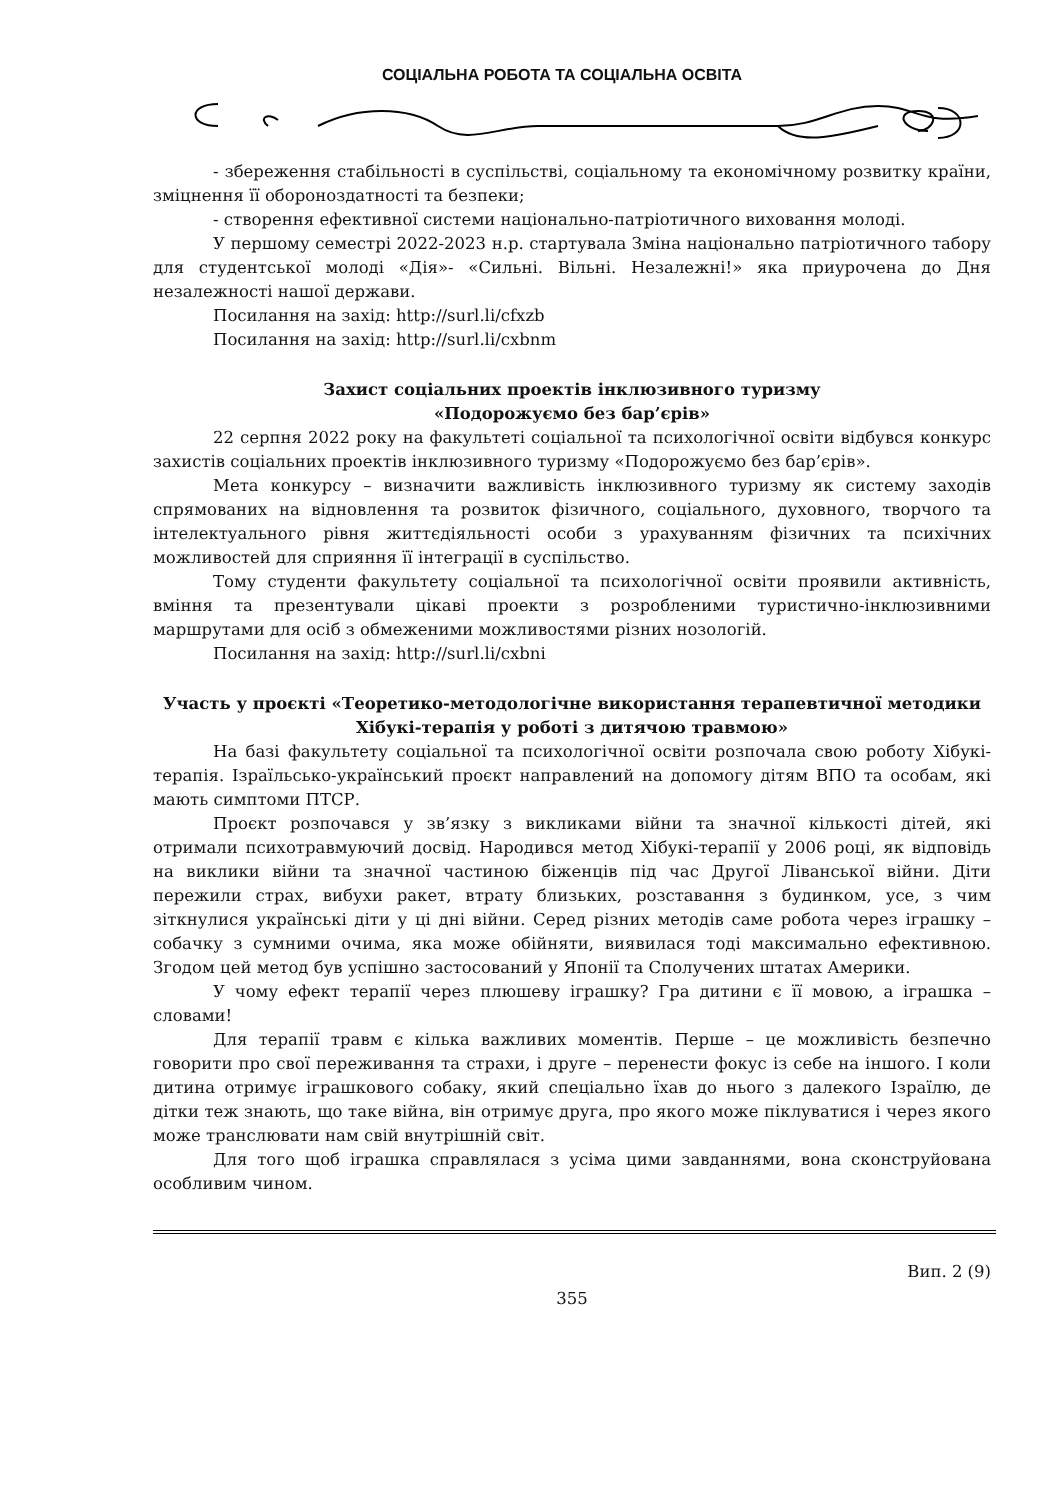СОЦІАЛЬНА РОБОТА ТА СОЦІАЛЬНА ОСВІТА
- збереження стабільності в суспільстві, соціальному та економічному розвитку країни, зміцнення її обороноздатності та безпеки;
- створення ефективної системи національно-патріотичного виховання молоді.
У першому семестрі 2022-2023 н.р. стартувала Зміна національно патріотичного табору для студентської молоді «Дія»- «Сильні. Вільні. Незалежні!» яка приурочена до Дня незалежності нашої держави.
Посилання на захід: http://surl.li/cfxzb
Посилання на захід: http://surl.li/cxbnm
Захист соціальних проектів інклюзивного туризму
«Подорожуємо без бар’єрів»
22 серпня 2022 року на факультеті соціальної та психологічної освіти відбувся конкурс захистів соціальних проектів інклюзивного туризму «Подорожуємо без бар’єрів».
Мета конкурсу – визначити важливість інклюзивного туризму як систему заходів спрямованих на відновлення та розвиток фізичного, соціального, духовного, творчого та інтелектуального рівня життєдіяльності особи з урахуванням фізичних та психічних можливостей для сприяння її інтеграції в суспільство.
Тому студенти факультету соціальної та психологічної освіти проявили активність, вміння та презентували цікаві проекти з розробленими туристично-інклюзивними маршрутами для осіб з обмеженими можливостями різних нозологій.
Посилання на захід: http://surl.li/cxbni
Участь у проєкті «Теоретико-методологічне використання терапевтичної методики Хібукі-терапія у роботі з дитячою травмою»
На базі факультету соціальної та психологічної освіти розпочала свою роботу Хібукі-терапія. Ізраїльсько-український проєкт направлений на допомогу дітям ВПО та особам, які мають симптоми ПТСР.
Проєкт розпочався у зв’язку з викликами війни та значної кількості дітей, які отримали психотравмуючий досвід. Народився метод Хібукі-терапії у 2006 році, як відповідь на виклики війни та значної частиною біженців під час Другої Ліванської війни. Діти пережили страх, вибухи ракет, втрату близьких, розставання з будинком, усе, з чим зіткнулися українські діти у ці дні війни. Серед різних методів саме робота через іграшку – собачку з сумними очима, яка може обійняти, виявилася тоді максимально ефективною. Згодом цей метод був успішно застосований у Японії та Сполучених штатах Америки.
У чому ефект терапії через плюшеву іграшку? Гра дитини є її мовою, а іграшка – словами!
Для терапії травм є кілька важливих моментів. Перше – це можливість безпечно говорити про свої переживання та страхи, і друге – перенести фокус із себе на іншого. І коли дитина отримує іграшкового собаку, який спеціально їхав до нього з далекого Ізраїлю, де дітки теж знають, що таке війна, він отримує друга, про якого може піклуватися і через якого може транслювати нам свій внутрішній світ.
Для того щоб іграшка справлялася з усіма цими завданнями, вона сконструйована особливим чином.
Вип. 2 (9)
355